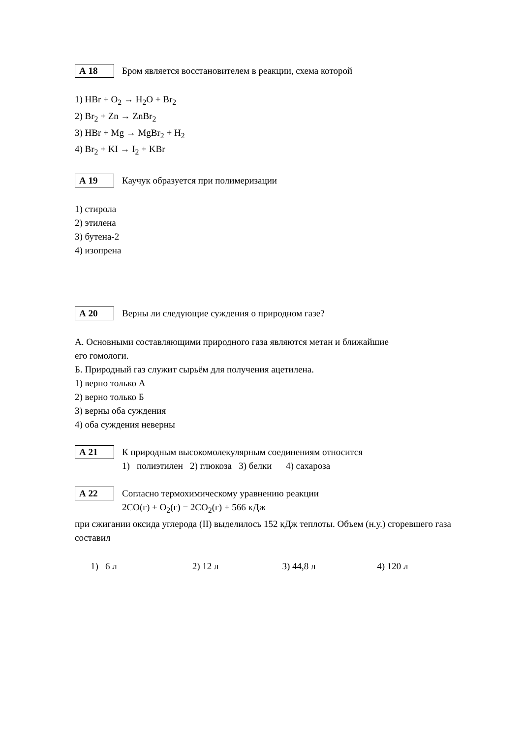А 18
Бром является восстановителем в реакции, схема которой
1) HBr + O<sub>2</sub> → H<sub>2</sub>O + Br<sub>2</sub>
2) Br<sub>2</sub> + Zn → ZnBr<sub>2</sub>
3) HBr + Mg → MgBr<sub>2</sub> + H<sub>2</sub>
4) Br<sub>2</sub> + KI → I<sub>2</sub> + KBr
А 19
Каучук образуется при полимеризации
1) стирола
2) этилена
3) бутена-2
4) изопрена
А 20
Верны ли следующие суждения о природном газе?
А. Основными составляющими природного газа являются метан и ближайшие
его гомологи.
Б. Природный газ служит сырьём для получения ацетилена.
1) верно только А
2) верно только Б
3) верны оба суждения
4) оба суждения неверны
А 21
К природным высокомолекулярным соединениям относится
1) полиэтилен 2) глюкоза 3) белки 4) сахароза
А 22
Согласно термохимическому уравнению реакции
2CO(г) + O<sub>2</sub>(г) = 2CO<sub>2</sub>(г) + 566 кДж
при сжигании оксида углерода (II) выделилось 152 кДж теплоты. Объем (н.у.) сгоревшего газа составил
1) 6 л 2) 12 л 3) 44,8 л 4) 120 л